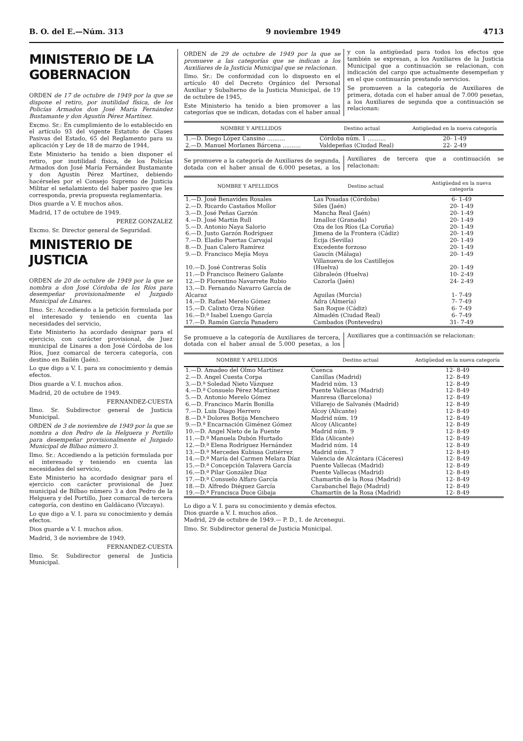B. O. del E.—Núm. 313 9 noviembre 1949 4713
MINISTERIO DE LA GOBERNACION
ORDEN de 17 de octubre de 1949 por la que se dispone el retiro, por inutilidad física, de los Policías Armados don José María Fernández Bustamante y don Agustín Pérez Martínez.
Excmo. Sr.: En cumplimiento de lo establecido en el artículo 93 del vigente Estatuto de Clases Pasivas del Estado, 65 del Reglamento para su aplicación y Ley de 18 de marzo de 1944,
Este Ministerio ha tenido a bien disponer el retiro, por inutilidad física, de los Policías Armados don José María Fernández Bustamante y don Agustín Pérez Martínez, debiendo hacérseles por el Consejo Supremo de Justicia Militar el señalamiento del haber pasivo que les corresponda, previa propuesta reglamentaria.
Dios guarde a V. E muchos años.
Madrid, 17 de octubre de 1949.
PEREZ GONZALEZ
Excmo. Sr. Director general de Seguridad.
MINISTERIO DE JUSTICIA
ORDEN de 20 de octubre de 1949 por la que se nombra a don José Córdoba de los Ríos para desempeñar provisionalmente el Juzgado Municipal de Linares.
Ilmo. Sr.: Accediendo a la petición formulada por el interesado y teniendo en cuenta las necesidades del servicio,
Este Ministerio ha acordado designar para el ejercicio, con carácter provisional, de Juez municipal de Linares a don José Córdoba de los Ríos, Juez comarcal de tercera categoría, con destino en Bailén (Jaén).
Lo que digo a V. I. para su conocimiento y demás efectos.
Dios guarde a V. I. muchos años.
Madrid, 20 de octubre de 1949.
FERNANDEZ-CUESTA
Ilmo. Sr. Subdirector general de Justicia Municipal.
ORDEN de 3 de noviembre de 1949 por la que se nombra a don Pedro de la Helguera y Portillo para desempeñar provisionalmente el Juzgado Municipal de Bilbao número 3.
Ilmo. Sr.: Accediendo a la petición formulada por el interesado y teniendo en cuenta las necesidades del servicio,
Este Ministerio ha acordado designar para el ejercicio con carácter provisional de Juez municipal de Bilbao número 3 a don Pedro de la Helguera y del Portillo, Juez comarcal de tercera categoría, con destino en Galdácano (Vizcaya).
Lo que digo a V. I. para su conocimiento y demás efectos.
Dios guarde a V. I. muchos años.
Madrid, 3 de noviembre de 1949.
FERNANDEZ-CUESTA
Ilmo. Sr. Subdirector general de Justicia Municipal.
ORDEN de 29 de octubre de 1949 por la que se promueve a las categorías que se indican a los Auxiliares de la Justicia Municipal que se relacionan.
Ilmo. Sr.: De conformidad con lo dispuesto en el artículo 40 del Decreto Orgánico del Personal Auxiliar y Subalterno de la Justicia Municipal, de 19 de octubre de 1945,
Este Ministerio ha tenido a bien promover a las categorías que se indican, dotadas con el haber anual y con la antigüedad para todos los efectos que también se expresan, a los Auxiliares de la Justicia Municipal que a continuación se relacionan, con indicación del cargo que actualmente desempeñan y en el que continuarán prestando servicios.
Se promueven a la categoría de Auxiliares de primera, dotada con el haber anual de 7.000 pesetas, a los Auxiliares de segunda que a continuación se relacionan:
| NOMBRE Y APELLIDOS | Destino actual | Antigüedad en la nueva categoría |
| --- | --- | --- |
| 1.—D. Diego López Cansino .......... | Córdoba núm. 1 .......... | 20- 1-49 |
| 2.—D. Manuel Morlanes Bárcena .......... | Valdepeñas (Ciudad Real) | 22- 2-49 |
Se promueve a la categoría de Auxiliares de segunda, dotada con el haber anual de 6.000 pesetas, a los Auxiliares de tercera que a continuación se relacionan:
| NOMBRE Y APELLIDOS | Destino actual | Antigüedad en la nueva categoría |
| --- | --- | --- |
| 1.—D. José Benavides Rosales | Las Posadas (Córdoba) | 6- 1-49 |
| 2.—D. Ricardo Castaños Mollor | Siles (Jaén) | 20- 1-49 |
| 3.—D. José Peñas Garzón | Mancha Real (Jaén) | 20- 1-49 |
| 4.—D. José Martín Rull | Iznalloz (Granada) | 20- 1-49 |
| 5.—D. Antonio Naya Salorio | Oza de los Ríos (La Coruña) | 20- 1-49 |
| 6.—D. Justo Garzón Rodríguez | Jimena de la Frontera (Cádiz) | 20- 1-49 |
| 7.—D. Eladio Puertas Carvajal | Ecija (Sevilla) | 20- 1-49 |
| 8.—D. Juan Calero Ramírez | Excedente forzoso | 20- 1-49 |
| 9.—D. Francisco Mejía Moya | Gaucín (Málaga) | 20- 1-49 |
| 10.—D. José Contreras Solís | Villanueva de los Castillejos (Huelva) | 20- 1-49 |
| 11.—D Francisco Reinero Galante | Gibraleón (Huelva) | 10- 2-49 |
| 12.—D Florentino Navarrete Rubio | Cazorla (Jaén) | 24- 2-49 |
| 13.—D. Fernando Navarro García de Alcaraz | Aguilas (Murcia) | 1- 7-49 |
| 14.—D. Rafael Merelo Gómez | Adra (Almería) | 7- 7-49 |
| 15.—D. Calixto Orza Núñez | San Roque (Cádiz) | 6- 7-49 |
| 16.—D.ª Isabel Luengo García | Almadén (Ciudad Real) | 6- 7-49 |
| 17.—D. Ramón García Panadero | Cambados (Pontevedra) | 31- 7-49 |
Se promueve a la categoría de Auxiliares de tercera, dotada con el haber anual de 5.000 pesetas, a los Auxiliares que a continuación se relacionan:
| NOMBRE Y APELLIDOS | Destino actual | Antigüedad en la nueva categoría |
| --- | --- | --- |
| 1.—D. Amadeo del Olmo Martínez | Cuenca | 12- 8-49 |
| 2.—D. Angel Cuesta Corpa | Canillas (Madrid) | 12- 8-49 |
| 3.—D.ª Soledad Nieto Vázquez | Madrid núm. 13 | 12- 8-49 |
| 4.—D.ª Consuelo Pérez Martínez | Puente Vallecas (Madrid) | 12- 8-49 |
| 5.—D. Antonio Merelo Gómez | Manresa (Barcelona) | 12- 8-49 |
| 6.—D. Francisco Marín Bonilla | Villarejo de Salvanés (Madrid) | 12- 8-49 |
| 7.—D. Luis Diago Herrero | Alcoy (Alicante) | 12- 8-49 |
| 8.—D.ª Dolores Botija Menchero | Madrid núm. 19 | 12- 8-49 |
| 9.—D.ª Encarnación Giménez Gómez | Alcoy (Alicante) | 12- 8-49 |
| 10.—D. Angel Nieto de la Fuente | Madrid núm. 9 | 12- 8-49 |
| 11.—D.ª Manuela Dubón Hurtado | Elda (Alicante) | 12- 8-49 |
| 12.—D.ª Elena Rodríguez Hernández | Madrid núm. 14 | 12- 8-49 |
| 13.—D.ª Mercedes Kubissa Gutiérrez | Madrid núm. 7 | 12- 8-49 |
| 14.—D.ª María del Carmen Melara Díaz | Valencia de Alcántara (Cáceres) | 12- 8-49 |
| 15.—D.ª Concepción Talavera García | Puente Vallecas (Madrid) | 12- 8-49 |
| 16.—D.ª Pilar González Díaz | Puente Vallecas (Madrid) | 12- 8-49 |
| 17.—D.ª Consuelo Alfaro García | Chamartín de la Rosa (Madrid) | 12- 8-49 |
| 18.—D. Alfredo Diéguez García | Carabanchel Bajo (Madrid) | 12- 8-49 |
| 19.—D.ª Francisca Duce Gibaja | Chamartín de la Rosa (Madrid) | 12- 8-49 |
Lo digo a V. I. para su conocimiento y demás efectos.
Dios guarde a V. I. muchos años.
Madrid, 29 de octubre de 1949.— P. D., I. de Arcenegui.
Ilmo. Sr. Subdirector general de Justicia Municipal.